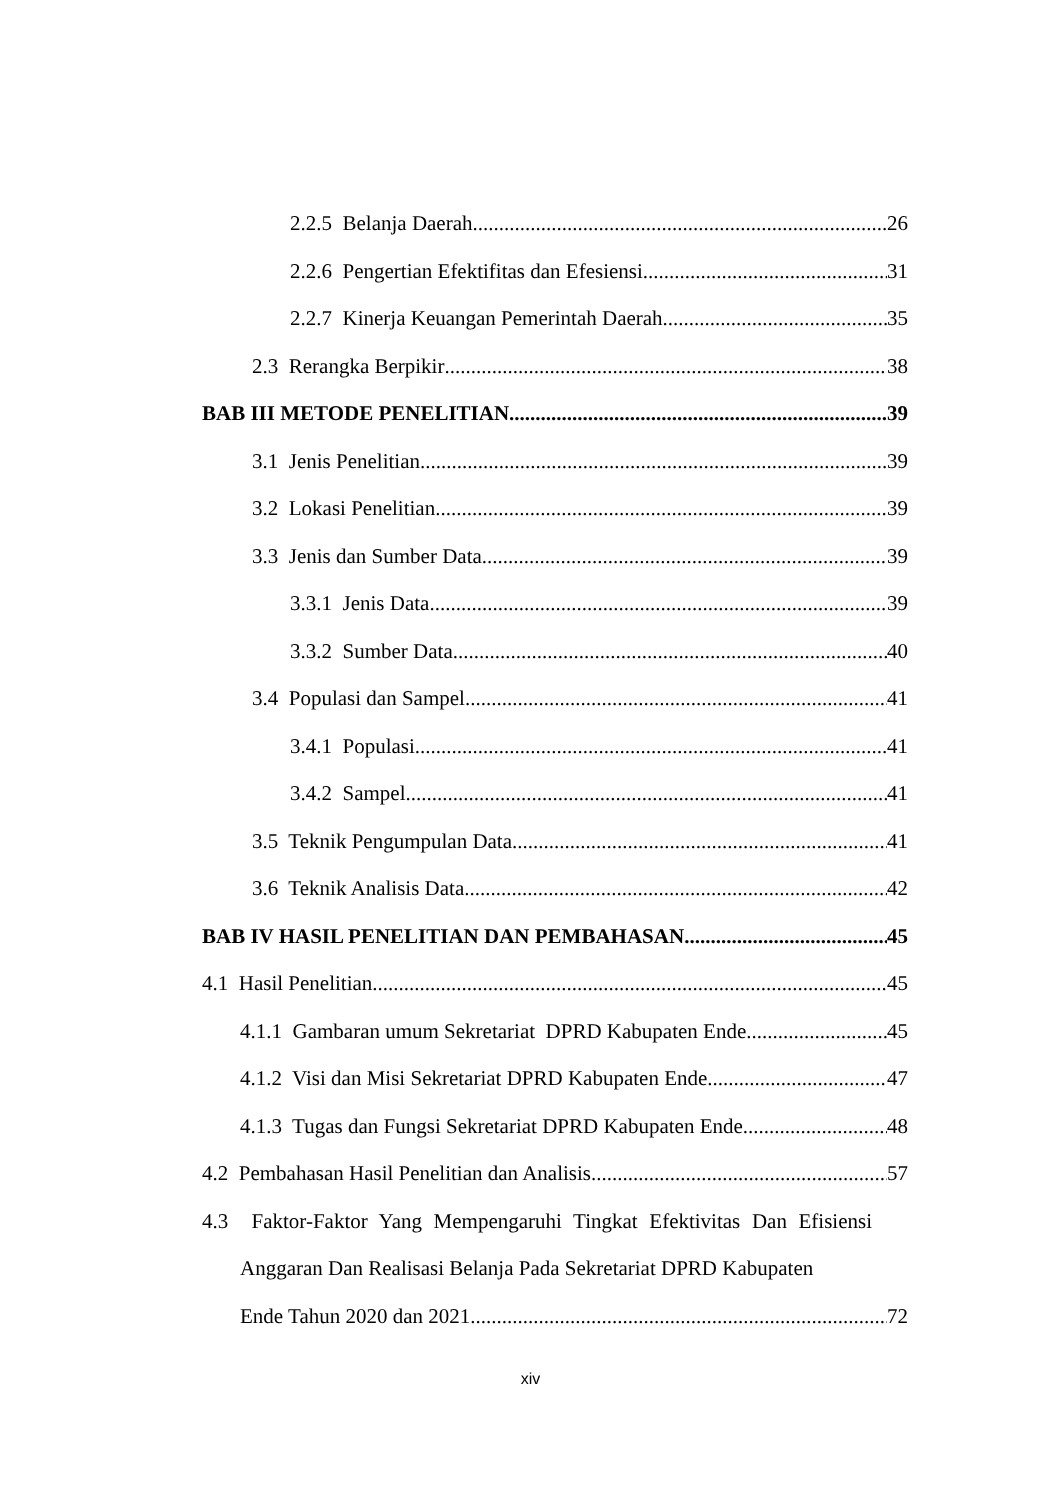2.2.5 Belanja Daerah 26
2.2.6 Pengertian Efektifitas dan Efesiensi 31
2.2.7 Kinerja Keuangan Pemerintah Daerah 35
2.3 Rerangka Berpikir 38
BAB III METODE PENELITIAN 39
3.1 Jenis Penelitian 39
3.2 Lokasi Penelitian 39
3.3 Jenis dan Sumber Data 39
3.3.1 Jenis Data 39
3.3.2 Sumber Data 40
3.4 Populasi dan Sampel 41
3.4.1 Populasi 41
3.4.2 Sampel 41
3.5 Teknik Pengumpulan Data 41
3.6 Teknik Analisis Data 42
BAB IV HASIL PENELITIAN DAN PEMBAHASAN 45
4.1 Hasil Penelitian 45
4.1.1 Gambaran umum Sekretariat DPRD Kabupaten Ende 45
4.1.2 Visi dan Misi Sekretariat DPRD Kabupaten Ende. 47
4.1.3 Tugas dan Fungsi Sekretariat DPRD Kabupaten Ende 48
4.2 Pembahasan Hasil Penelitian dan Analisis 57
4.3 Faktor-Faktor Yang Mempengaruhi Tingkat Efektivitas Dan Efisiensi Anggaran Dan Realisasi Belanja Pada Sekretariat DPRD Kabupaten
Ende Tahun 2020 dan 2021. 72
xiv